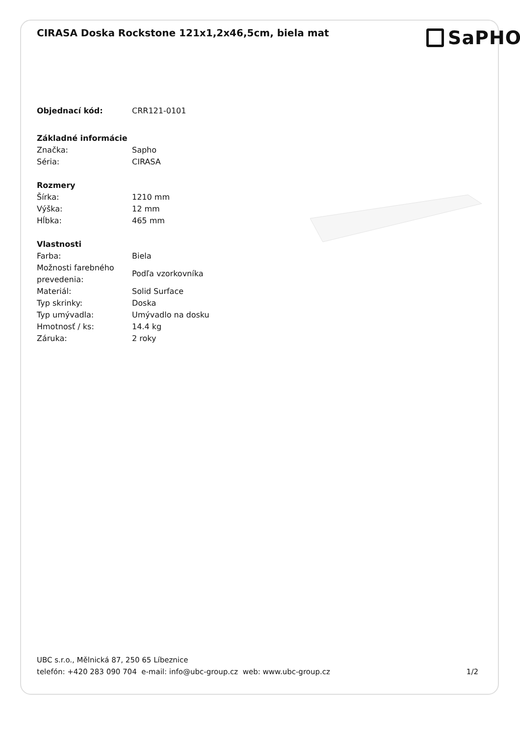CIRASA Doska Rockstone 121x1,2x46,5cm, biela mat
SaPHO
| Objednací kód: | CRR121-0101 |
| Základné informácie | |
| Značka: | Sapho |
| Séria: | CIRASA |
| Rozmery | |
| Šírka: | 1210 mm |
| Výška: | 12 mm |
| Hĺbka: | 465 mm |
| Vlastnosti | |
| Farba: | Biela |
| Možnosti farebného prevedenia: | Podľa vzorkovníka |
| Materiál: | Solid Surface |
| Typ skrinky: | Doska |
| Typ umývadla: | Umývadlo na dosku |
| Hmotnosť / ks: | 14.4 kg |
| Záruka: | 2 roky |
UBC s.r.o., Mělnická 87, 250 65 Líbeznice
telefón: +420 283 090 704 e-mail: info@ubc-group.cz web: www.ubc-group.cz
1/2